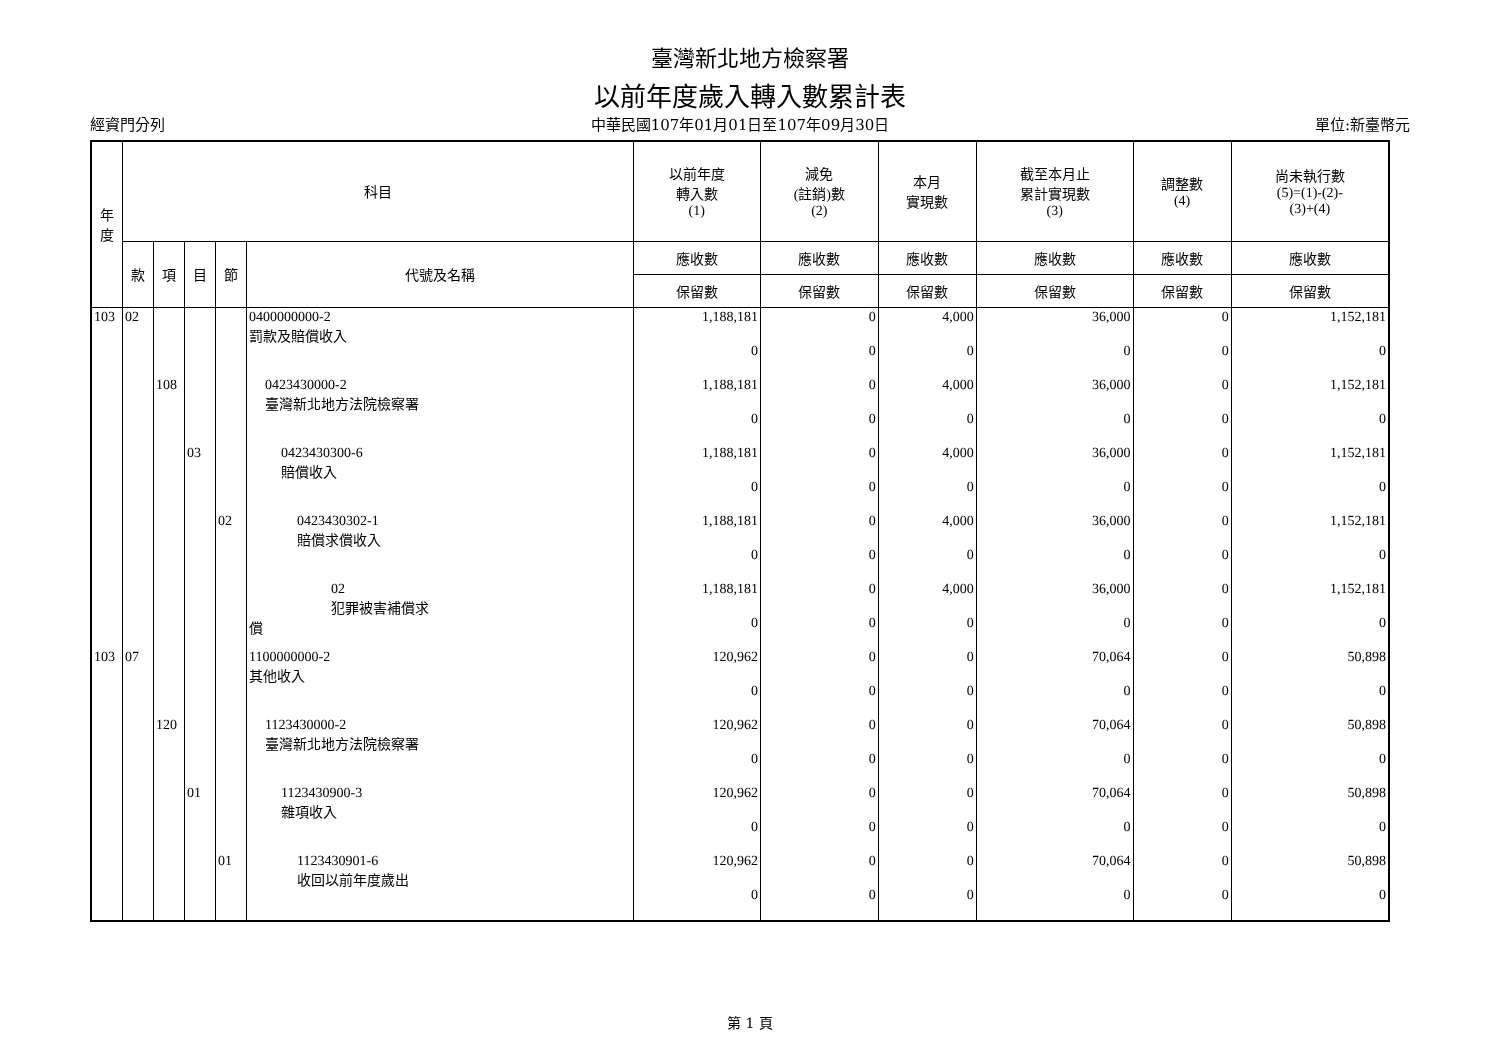臺灣新北地方檢察署
以前年度歲入轉入數累計表
經資門分列 中華民國107年01月01日至107年09月30日 單位:新臺幣元
| 年 度 | 科目 | | | | | 以前年度 轉入數 (1) | 減免 (註銷)數 (2) | 本月 實現數 | 截至本月止 累計實現數 (3) | 調整數 (4) | 尚未執行數 (5)=(1)-(2)- (3)+(4) |
| --- | --- | --- | --- | --- | --- | --- | --- | --- | --- | --- | --- |
| | 款 | 項 | 目 | 節 | 代號及名稱 | 應收數 | 應收數 | 應收數 | 應收數 | 應收數 | 應收數 |
| | | | | | | 保留數 | 保留數 | 保留數 | 保留數 | 保留數 | 保留數 |
| 103 | 02 | | | | 0400000000-2 罰款及賠償收入 | 1,188,181 | 0 | 4,000 | 36,000 | 0 | 1,152,181 |
| | | | | | | 0 | 0 | 0 | 0 | 0 | 0 |
| | | 108 | | | 0423430000-2 臺灣新北地方法院檢察署 | 1,188,181 | 0 | 4,000 | 36,000 | 0 | 1,152,181 |
| | | | | | | 0 | 0 | 0 | 0 | 0 | 0 |
| | | | 03 | | 0423430300-6 賠償收入 | 1,188,181 | 0 | 4,000 | 36,000 | 0 | 1,152,181 |
| | | | | | | 0 | 0 | 0 | 0 | 0 | 0 |
| | | | | 02 | 0423430302-1 賠償求償收入 | 1,188,181 | 0 | 4,000 | 36,000 | 0 | 1,152,181 |
| | | | | | | 0 | 0 | 0 | 0 | 0 | 0 |
| | | | | | 02 犯罪被害補償求 償 | 1,188,181 | 0 | 4,000 | 36,000 | 0 | 1,152,181 |
| | | | | | | 0 | 0 | 0 | 0 | 0 | 0 |
| 103 | 07 | | | | 1100000000-2 其他收入 | 120,962 | 0 | 0 | 70,064 | 0 | 50,898 |
| | | | | | | 0 | 0 | 0 | 0 | 0 | 0 |
| | | 120 | | | 1123430000-2 臺灣新北地方法院檢察署 | 120,962 | 0 | 0 | 70,064 | 0 | 50,898 |
| | | | | | | 0 | 0 | 0 | 0 | 0 | 0 |
| | | | 01 | | 1123430900-3 雜項收入 | 120,962 | 0 | 0 | 70,064 | 0 | 50,898 |
| | | | | | | 0 | 0 | 0 | 0 | 0 | 0 |
| | | | | 01 | 1123430901-6 收回以前年度歲出 | 120,962 | 0 | 0 | 70,064 | 0 | 50,898 |
| | | | | | | 0 | 0 | 0 | 0 | 0 | 0 |
第 1 頁